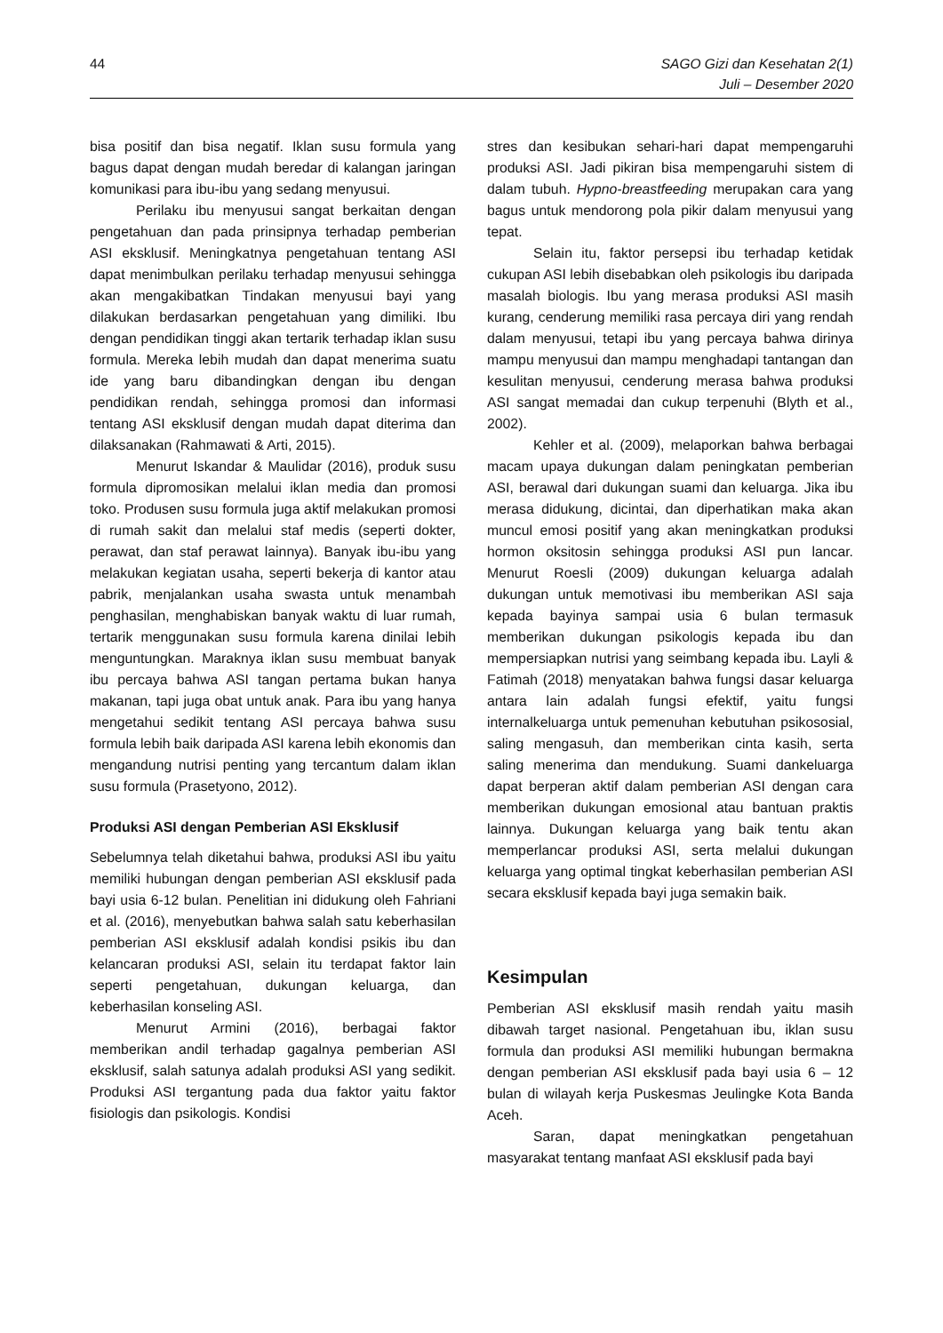44 SAGO Gizi dan Kesehatan 2(1)
Juli – Desember 2020
bisa positif dan bisa negatif. Iklan susu formula yang bagus dapat dengan mudah beredar di kalangan jaringan komunikasi para ibu-ibu yang sedang menyusui.
Perilaku ibu menyusui sangat berkaitan dengan pengetahuan dan pada prinsipnya terhadap pemberian ASI eksklusif. Meningkatnya pengetahuan tentang ASI dapat menimbulkan perilaku terhadap menyusui sehingga akan mengakibatkan Tindakan menyusui bayi yang dilakukan berdasarkan pengetahuan yang dimiliki. Ibu dengan pendidikan tinggi akan tertarik terhadap iklan susu formula. Mereka lebih mudah dan dapat menerima suatu ide yang baru dibandingkan dengan ibu dengan pendidikan rendah, sehingga promosi dan informasi tentang ASI eksklusif dengan mudah dapat diterima dan dilaksanakan (Rahmawati & Arti, 2015).
Menurut Iskandar & Maulidar (2016), produk susu formula dipromosikan melalui iklan media dan promosi toko. Produsen susu formula juga aktif melakukan promosi di rumah sakit dan melalui staf medis (seperti dokter, perawat, dan staf perawat lainnya). Banyak ibu-ibu yang melakukan kegiatan usaha, seperti bekerja di kantor atau pabrik, menjalankan usaha swasta untuk menambah penghasilan, menghabiskan banyak waktu di luar rumah, tertarik menggunakan susu formula karena dinilai lebih menguntungkan. Maraknya iklan susu membuat banyak ibu percaya bahwa ASI tangan pertama bukan hanya makanan, tapi juga obat untuk anak. Para ibu yang hanya mengetahui sedikit tentang ASI percaya bahwa susu formula lebih baik daripada ASI karena lebih ekonomis dan mengandung nutrisi penting yang tercantum dalam iklan susu formula (Prasetyono, 2012).
Produksi ASI dengan Pemberian ASI Eksklusif
Sebelumnya telah diketahui bahwa, produksi ASI ibu yaitu memiliki hubungan dengan pemberian ASI eksklusif pada bayi usia 6-12 bulan. Penelitian ini didukung oleh Fahriani et al. (2016), menyebutkan bahwa salah satu keberhasilan pemberian ASI eksklusif adalah kondisi psikis ibu dan kelancaran produksi ASI, selain itu terdapat faktor lain seperti pengetahuan, dukungan keluarga, dan keberhasilan konseling ASI.
Menurut Armini (2016), berbagai faktor memberikan andil terhadap gagalnya pemberian ASI eksklusif, salah satunya adalah produksi ASI yang sedikit. Produksi ASI tergantung pada dua faktor yaitu faktor fisiologis dan psikologis. Kondisi
stres dan kesibukan sehari-hari dapat mempengaruhi produksi ASI. Jadi pikiran bisa mempengaruhi sistem di dalam tubuh. Hypno-breastfeeding merupakan cara yang bagus untuk mendorong pola pikir dalam menyusui yang tepat.
Selain itu, faktor persepsi ibu terhadap ketidak cukupan ASI lebih disebabkan oleh psikologis ibu daripada masalah biologis. Ibu yang merasa produksi ASI masih kurang, cenderung memiliki rasa percaya diri yang rendah dalam menyusui, tetapi ibu yang percaya bahwa dirinya mampu menyusui dan mampu menghadapi tantangan dan kesulitan menyusui, cenderung merasa bahwa produksi ASI sangat memadai dan cukup terpenuhi (Blyth et al., 2002).
Kehler et al. (2009), melaporkan bahwa berbagai macam upaya dukungan dalam peningkatan pemberian ASI, berawal dari dukungan suami dan keluarga. Jika ibu merasa didukung, dicintai, dan diperhatikan maka akan muncul emosi positif yang akan meningkatkan produksi hormon oksitosin sehingga produksi ASI pun lancar. Menurut Roesli (2009) dukungan keluarga adalah dukungan untuk memotivasi ibu memberikan ASI saja kepada bayinya sampai usia 6 bulan termasuk memberikan dukungan psikologis kepada ibu dan mempersiapkan nutrisi yang seimbang kepada ibu. Layli & Fatimah (2018) menyatakan bahwa fungsi dasar keluarga antara lain adalah fungsi efektif, yaitu fungsi internalkeluarga untuk pemenuhan kebutuhan psikososial, saling mengasuh, dan memberikan cinta kasih, serta saling menerima dan mendukung. Suami dankeluarga dapat berperan aktif dalam pemberian ASI dengan cara memberikan dukungan emosional atau bantuan praktis lainnya. Dukungan keluarga yang baik tentu akan memperlancar produksi ASI, serta melalui dukungan keluarga yang optimal tingkat keberhasilan pemberian ASI secara eksklusif kepada bayi juga semakin baik.
Kesimpulan
Pemberian ASI eksklusif masih rendah yaitu masih dibawah target nasional. Pengetahuan ibu, iklan susu formula dan produksi ASI memiliki hubungan bermakna dengan pemberian ASI eksklusif pada bayi usia 6 – 12 bulan di wilayah kerja Puskesmas Jeulingke Kota Banda Aceh.
Saran, dapat meningkatkan pengetahuan masyarakat tentang manfaat ASI eksklusif pada bayi